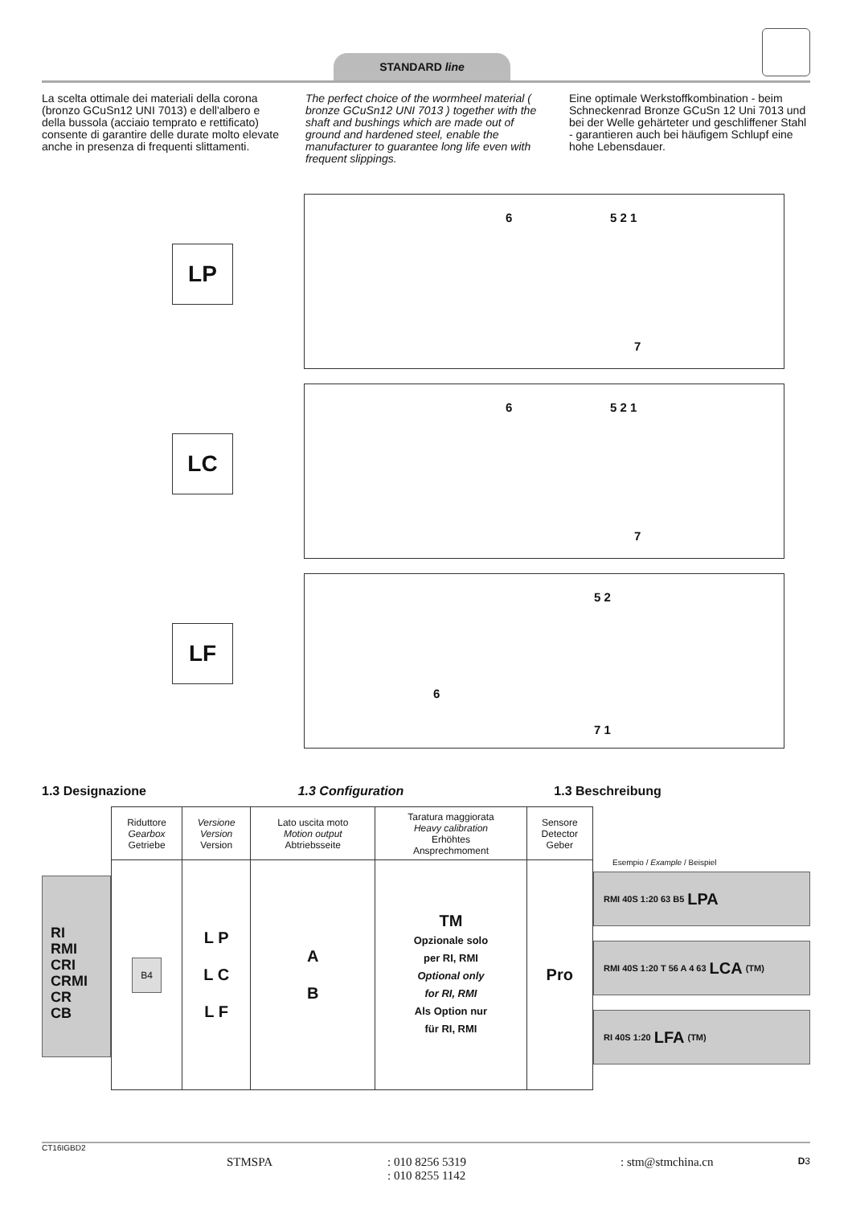STANDARD line
La scelta ottimale dei materiali della corona (bronzo GCuSn12 UNI 7013) e dell'albero e della bussola (acciaio temprato e rettificato) consente di garantire delle durate molto elevate anche in presenza di frequenti slittamenti.
The perfect choice of the wormheel material ( bronze GCuSn12 UNI 7013 ) together with the shaft and bushings which are made out of ground and hardened steel, enable the manufacturer to guarantee long life even with frequent slippings.
Eine optimale Werkstoffkombination - beim Schneckenrad Bronze GCuSn 12 Uni 7013 und bei der Welle gehärteter und geschliffener Stahl - garantieren auch bei häufigem Schlupf eine hohe Lebensdauer.
LP
6 5 2 1
7
LC
6 5 2 1
7
LF
5 2
6
7 1
1.3 Designazione 1.3 Configuration 1.3 Beschreibung
RI
RMI
CRI
CRMI
CR
CB
| Riduttore Gearbox Getriebe | Versione Version Version | Lato uscita moto Motion output Abtriebsseite | Taratura maggiorata Heavy calibration Erhöhtes Ansprechmoment | Sensore Detector Geber |
| B4 | L P L C L F | A B | TM Opzionale solo per RI, RMI Optional only for RI, RMI Als Option nur für RI, RMI | Pro |
Esempio / Example / Beispiel
RMI 40S 1:20 63 B5 LPA
RMI 40S 1:20 T 56 A 4 63 LCA (TM)
RI 40S 1:20 LFA (TM)
CT16IGBD2
STMSPA : 010 8256 5319
: 010 8255 1142
: stm@stmchina.cn
D3